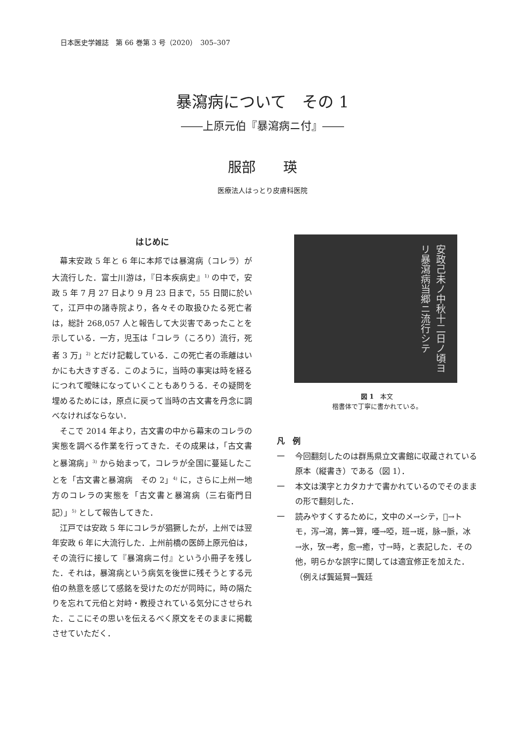日本医史学雑誌　第 66 巻第 3 号（2020）　305–307
暴瀉病について　その 1
――上原元伯『暴瀉病ニ付』――
服部　　瑛
医療法人はっとり皮膚科医院
はじめに
幕末安政 5 年と 6 年に本邦では暴瀉病（コレラ）が大流行した．富士川游は，『日本疾病史』<sup>1)</sup> の中で，安政 5 年 7 月 27 日より 9 月 23 日まで，55 日間に於いて，江戸中の諸寺院より，各々その取扱ひたる死亡者は，総計 268,057 人と報告して大災害であったことを示している．一方，児玉は「コレラ（ころり）流行，死者 3 万」<sup>2)</sup> とだけ記載している．この死亡者の乖離はいかにも大きすぎる．このように，当時の事実は時を経るにつれて曖昧になっていくこともありうる．その疑問を埋めるためには，原点に戻って当時の古文書を丹念に調べなければならない．
そこで 2014 年より，古文書の中から幕末のコレラの実態を調べる作業を行ってきた．その成果は，「古文書と暴瀉病」<sup>3)</sup> から始まって，コレラが全国に蔓延したことを「古文書と暴瀉病　その 2」<sup>4)</sup> に，さらに上州一地方のコレラの実態を「古文書と暴瀉病（三右衛門日記）」<sup>5)</sup> として報告してきた．
江戸では安政 5 年にコレラが猖獗したが，上州では翌年安政 6 年に大流行した．上州前橋の医師上原元伯は，その流行に接して『暴瀉病ニ付』という小冊子を残した．それは，暴瀉病という病気を後世に残そうとする元伯の熱意を感じて感銘を受けたのだが同時に，時の隔たりを忘れて元伯と対峙・教授されている気分にさせられた．ここにその思いを伝えるべく原文をそのままに掲載させていただく．
安政己未ノ中秋十二日ノ頃ヨリ暴瀉病当郷ニ流行シテ
図 1　本文
楷書体で丁寧に書かれている。
凡　例
一 今回翻刻したのは群馬県立文書館に収蔵されている原本（縦書き）である（図 1）．
一 本文は漢字とカタカナで書かれているのでそのままの形で翻刻した．
一 読みやすくするために，文中のメ→シテ，𪜈→トモ，泻→瀉，筭→算，唖→啞，班→斑，脉→脈，冰→氷，攷→考，愈→癒，寸→時，と表記した．その他，明らかな誤字に関しては適宜修正を加えた．（例えば龔延賢→龔廷